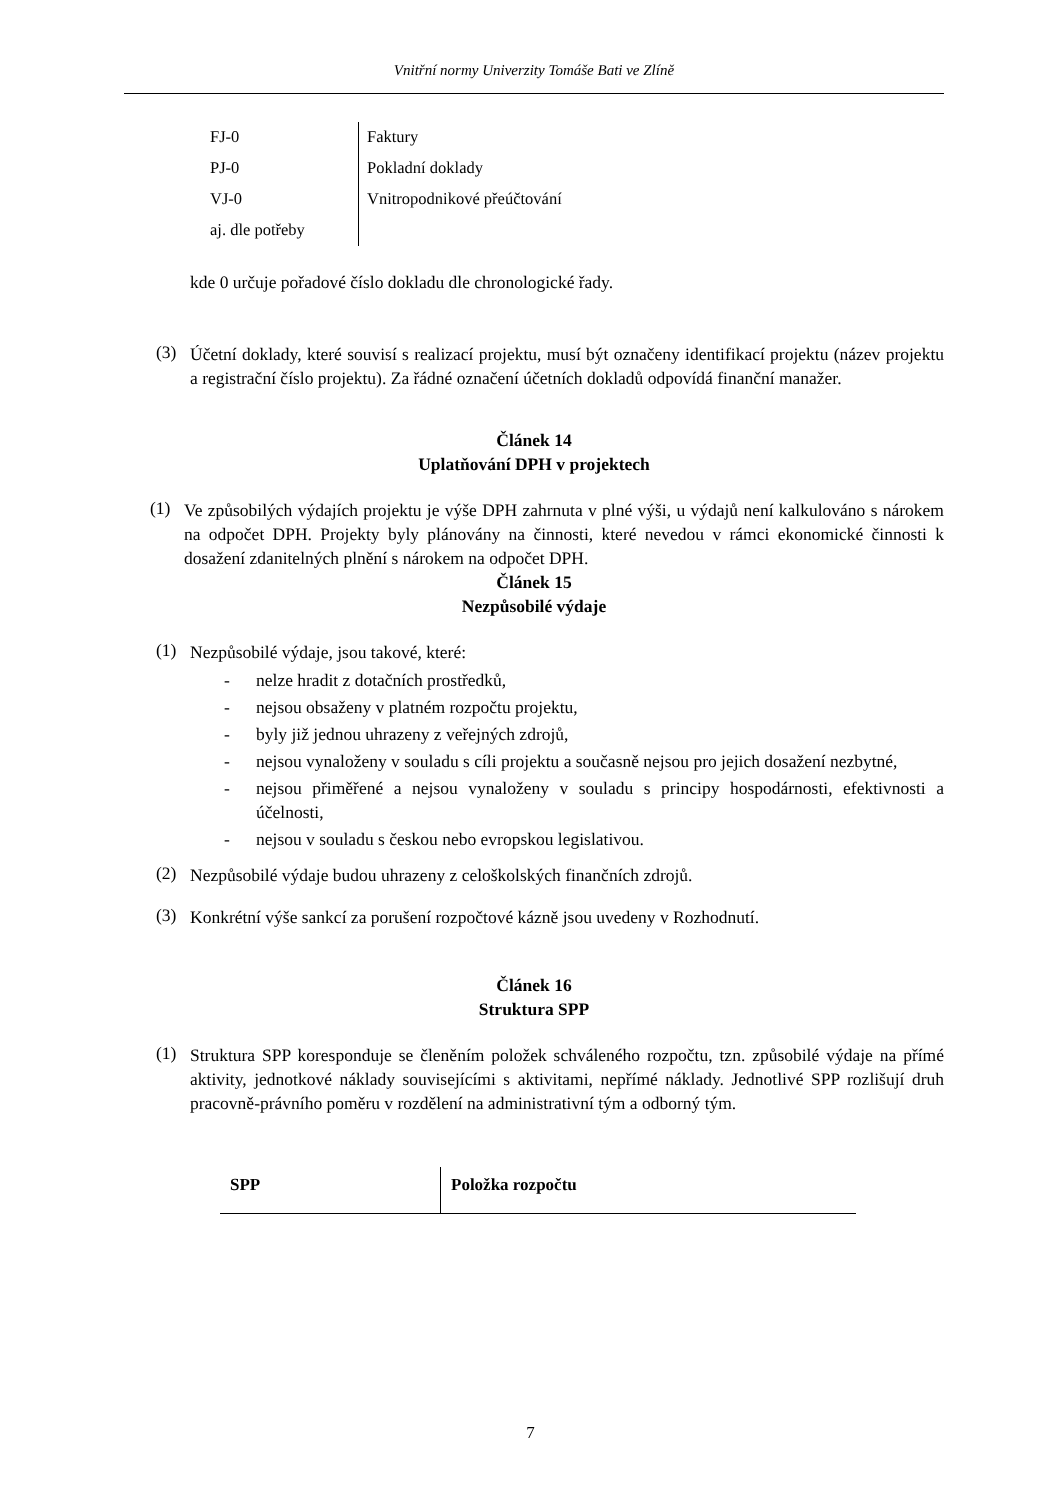Vnitřní normy Univerzity Tomáše Bati ve Zlíně
| FJ-0 | Faktury |
| PJ-0 | Pokladní doklady |
| VJ-0 | Vnitropodnikové přeúčtování |
| aj. dle potřeby | |
kde 0 určuje pořadové číslo dokladu dle chronologické řady.
(3)
Účetní doklady, které souvisí s realizací projektu, musí být označeny identifikací projektu (název projektu a registrační číslo projektu). Za řádné označení účetních dokladů odpovídá finanční manažer.
Článek 14
Uplatňování DPH v projektech
(1)
Ve způsobilých výdajích projektu je výše DPH zahrnuta v plné výši, u výdajů není kalkulováno s nárokem na odpočet DPH. Projekty byly plánovány na činnosti, které nevedou v rámci ekonomické činnosti k dosažení zdanitelných plnění s nárokem na odpočet DPH.
Článek 15
Nezpůsobilé výdaje
(1)
Nezpůsobilé výdaje, jsou takové, které:
- nelze hradit z dotačních prostředků,
- nejsou obsaženy v platném rozpočtu projektu,
- byly již jednou uhrazeny z veřejných zdrojů,
- nejsou vynaloženy v souladu s cíli projektu a současně nejsou pro jejich dosažení nezbytné,
- nejsou přiměřené a nejsou vynaloženy v souladu s principy hospodárnosti, efektivnosti a účelnosti,
- nejsou v souladu s českou nebo evropskou legislativou.
(2)
Nezpůsobilé výdaje budou uhrazeny z celoškolských finančních zdrojů.
(3)
Konkrétní výše sankcí za porušení rozpočtové kázně jsou uvedeny v Rozhodnutí.
Článek 16
Struktura SPP
(1)
Struktura SPP koresponduje se členěním položek schváleného rozpočtu, tzn. způsobilé výdaje na přímé aktivity, jednotkové náklady souvisejícími s aktivitami, nepřímé náklady. Jednotlivé SPP rozlišují druh pracovně-právního poměru v rozdělení na administrativní tým a odborný tým.
| SPP | Položka rozpočtu |
| --- | --- |
7